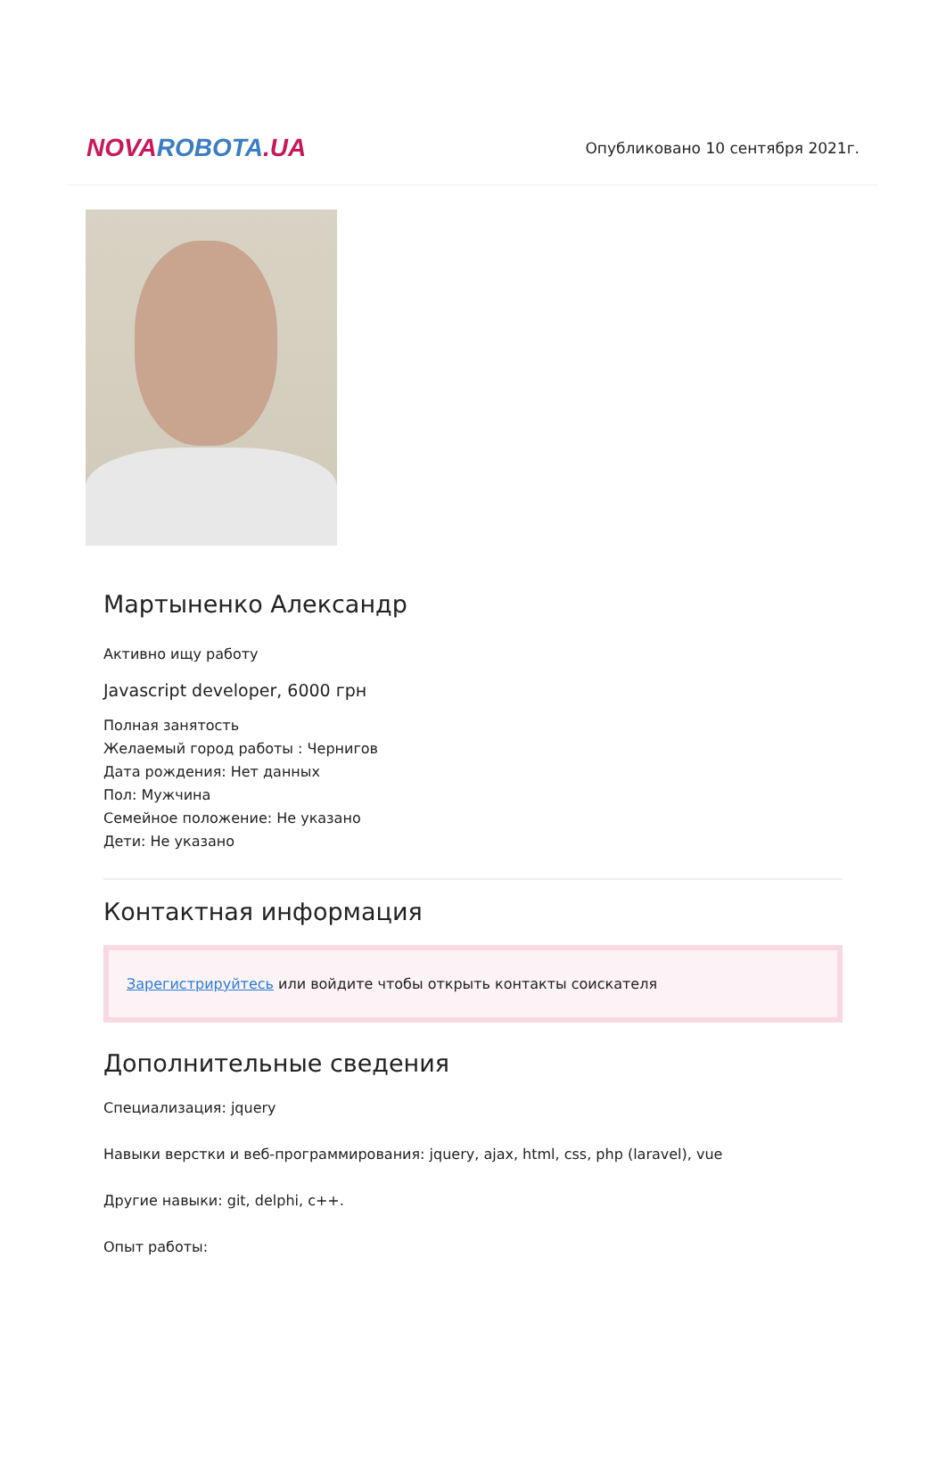NOVA ROBOTA.UA
Опубликовано 10 сентября 2021г.
Мартыненко Александр
Активно ищу работу
Javascript developer, 6000 грн
Полная занятость
Желаемый город работы : Чернигов
Дата рождения: Нет данных
Пол: Мужчина
Семейное положение: Не указано
Дети: Не указано
Контактная информация
Зарегистрируйтесь или войдите чтобы открыть контакты соискателя
Дополнительные сведения
Специализация: jquery
Навыки верстки и веб-программирования: jquery, ajax, html, css, php (laravel), vue
Другие навыки: git, delphi, c++.
Опыт работы: